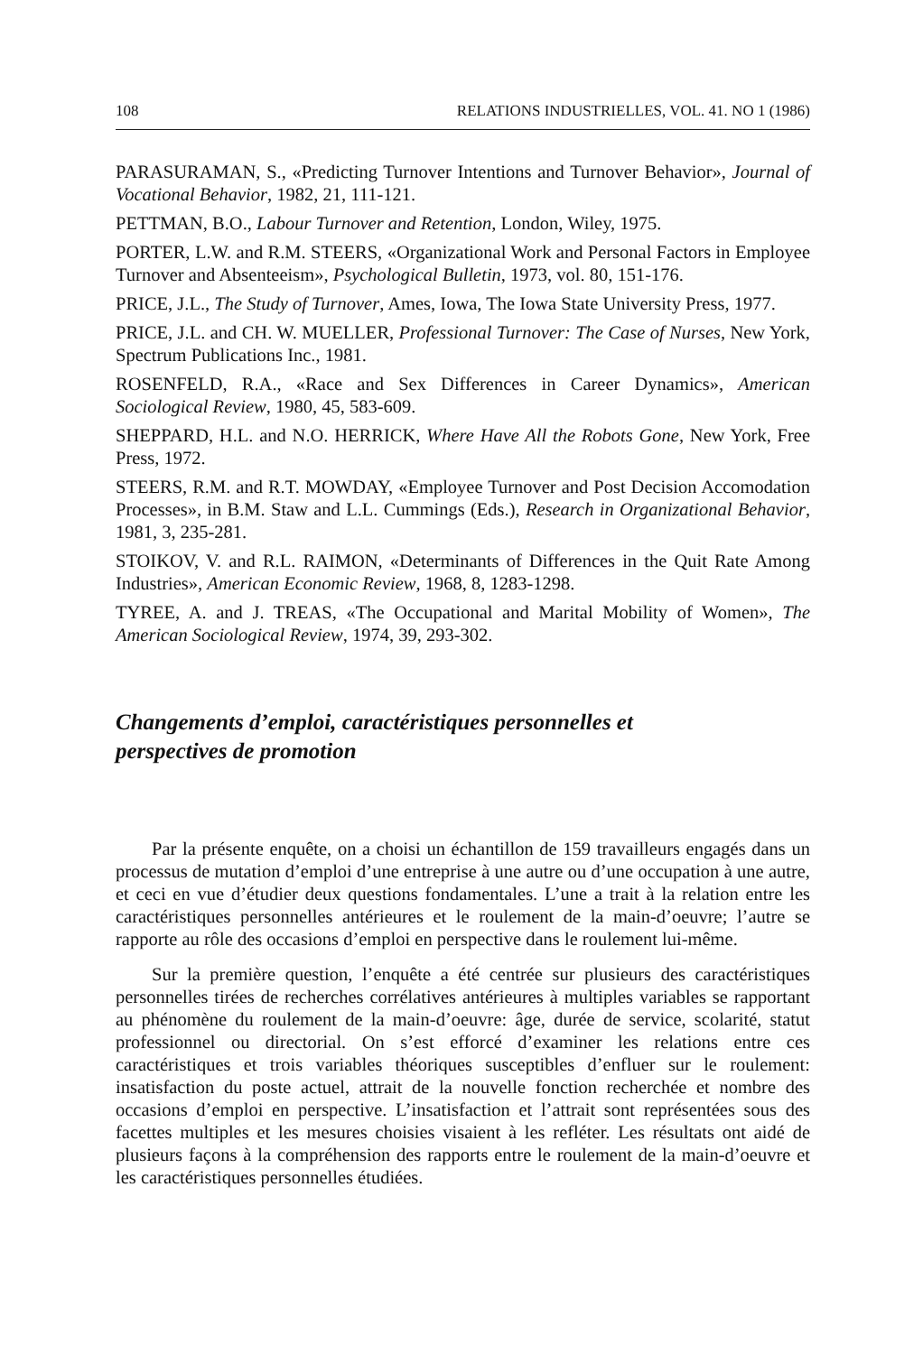108 RELATIONS INDUSTRIELLES, VOL. 41. NO 1 (1986)
PARASURAMAN, S., «Predicting Turnover Intentions and Turnover Behavior», Journal of Vocational Behavior, 1982, 21, 111-121.
PETTMAN, B.O., Labour Turnover and Retention, London, Wiley, 1975.
PORTER, L.W. and R.M. STEERS, «Organizational Work and Personal Factors in Employee Turnover and Absenteeism», Psychological Bulletin, 1973, vol. 80, 151-176.
PRICE, J.L., The Study of Turnover, Ames, Iowa, The Iowa State University Press, 1977.
PRICE, J.L. and CH. W. MUELLER, Professional Turnover: The Case of Nurses, New York, Spectrum Publications Inc., 1981.
ROSENFELD, R.A., «Race and Sex Differences in Career Dynamics», American Sociological Review, 1980, 45, 583-609.
SHEPPARD, H.L. and N.O. HERRICK, Where Have All the Robots Gone, New York, Free Press, 1972.
STEERS, R.M. and R.T. MOWDAY, «Employee Turnover and Post Decision Accomodation Processes», in B.M. Staw and L.L. Cummings (Eds.), Research in Organizational Behavior, 1981, 3, 235-281.
STOIKOV, V. and R.L. RAIMON, «Determinants of Differences in the Quit Rate Among Industries», American Economic Review, 1968, 8, 1283-1298.
TYREE, A. and J. TREAS, «The Occupational and Marital Mobility of Women», The American Sociological Review, 1974, 39, 293-302.
Changements d’emploi, caractéristiques personnelles et
perspectives de promotion
Par la présente enquête, on a choisi un échantillon de 159 travailleurs engagés dans un processus de mutation d’emploi d’une entreprise à une autre ou d’une occupation à une autre, et ceci en vue d’étudier deux questions fondamentales. L’une a trait à la relation entre les caractéristiques personnelles antérieures et le roulement de la main-d’oeuvre; l’autre se rapporte au rôle des occasions d’emploi en perspective dans le roulement lui-même.
Sur la première question, l’enquête a été centrée sur plusieurs des caractéristiques personnelles tirées de recherches corrélatives antérieures à multiples variables se rapportant au phénomène du roulement de la main-d’oeuvre: âge, durée de service, scolarité, statut professionnel ou directorial. On s’est efforcé d’examiner les relations entre ces caractéristiques et trois variables théoriques susceptibles d’enfluer sur le roulement: insatisfaction du poste actuel, attrait de la nouvelle fonction recherchée et nombre des occasions d’emploi en perspective. L’insatisfaction et l’attrait sont représentées sous des facettes multiples et les mesures choisies visaient à les refléter. Les résultats ont aidé de plusieurs façons à la compréhension des rapports entre le roulement de la main-d’oeuvre et les caractéristiques personnelles étudiées.